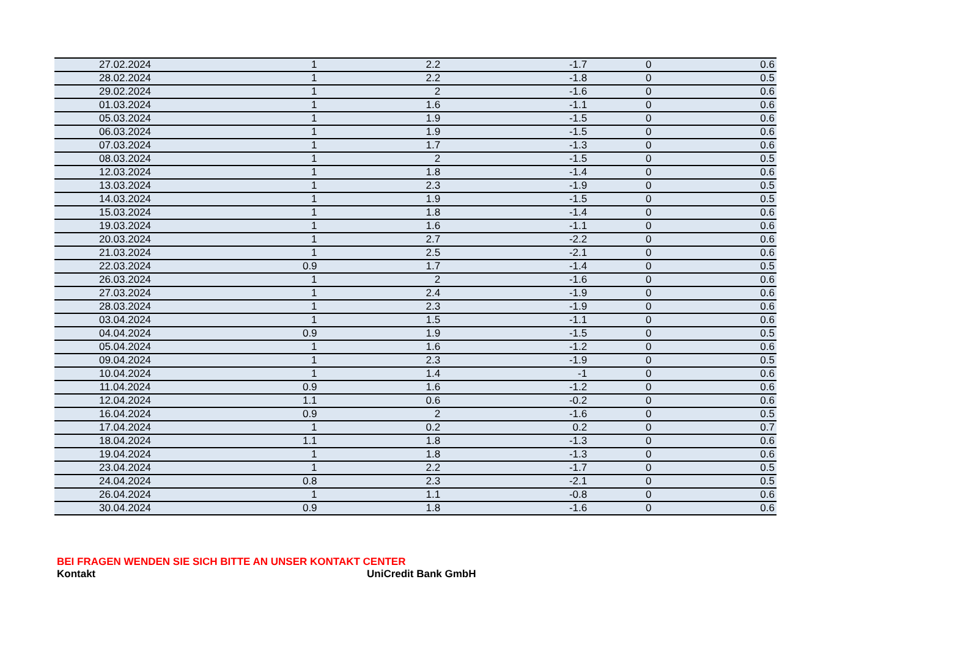| 27.02.2024 | 1 | 2.2 | -1.7 | 0 | 0.6 |
| 28.02.2024 | 1 | 2.2 | -1.8 | 0 | 0.5 |
| 29.02.2024 | 1 | 2 | -1.6 | 0 | 0.6 |
| 01.03.2024 | 1 | 1.6 | -1.1 | 0 | 0.6 |
| 05.03.2024 | 1 | 1.9 | -1.5 | 0 | 0.6 |
| 06.03.2024 | 1 | 1.9 | -1.5 | 0 | 0.6 |
| 07.03.2024 | 1 | 1.7 | -1.3 | 0 | 0.6 |
| 08.03.2024 | 1 | 2 | -1.5 | 0 | 0.5 |
| 12.03.2024 | 1 | 1.8 | -1.4 | 0 | 0.6 |
| 13.03.2024 | 1 | 2.3 | -1.9 | 0 | 0.5 |
| 14.03.2024 | 1 | 1.9 | -1.5 | 0 | 0.5 |
| 15.03.2024 | 1 | 1.8 | -1.4 | 0 | 0.6 |
| 19.03.2024 | 1 | 1.6 | -1.1 | 0 | 0.6 |
| 20.03.2024 | 1 | 2.7 | -2.2 | 0 | 0.6 |
| 21.03.2024 | 1 | 2.5 | -2.1 | 0 | 0.6 |
| 22.03.2024 | 0.9 | 1.7 | -1.4 | 0 | 0.5 |
| 26.03.2024 | 1 | 2 | -1.6 | 0 | 0.6 |
| 27.03.2024 | 1 | 2.4 | -1.9 | 0 | 0.6 |
| 28.03.2024 | 1 | 2.3 | -1.9 | 0 | 0.6 |
| 03.04.2024 | 1 | 1.5 | -1.1 | 0 | 0.6 |
| 04.04.2024 | 0.9 | 1.9 | -1.5 | 0 | 0.5 |
| 05.04.2024 | 1 | 1.6 | -1.2 | 0 | 0.6 |
| 09.04.2024 | 1 | 2.3 | -1.9 | 0 | 0.5 |
| 10.04.2024 | 1 | 1.4 | -1 | 0 | 0.6 |
| 11.04.2024 | 0.9 | 1.6 | -1.2 | 0 | 0.6 |
| 12.04.2024 | 1.1 | 0.6 | -0.2 | 0 | 0.6 |
| 16.04.2024 | 0.9 | 2 | -1.6 | 0 | 0.5 |
| 17.04.2024 | 1 | 0.2 | 0.2 | 0 | 0.7 |
| 18.04.2024 | 1.1 | 1.8 | -1.3 | 0 | 0.6 |
| 19.04.2024 | 1 | 1.8 | -1.3 | 0 | 0.6 |
| 23.04.2024 | 1 | 2.2 | -1.7 | 0 | 0.5 |
| 24.04.2024 | 0.8 | 2.3 | -2.1 | 0 | 0.5 |
| 26.04.2024 | 1 | 1.1 | -0.8 | 0 | 0.6 |
| 30.04.2024 | 0.9 | 1.8 | -1.6 | 0 | 0.6 |
BEI FRAGEN WENDEN SIE SICH BITTE AN UNSER KONTAKT CENTER
Kontakt UniCredit Bank GmbH